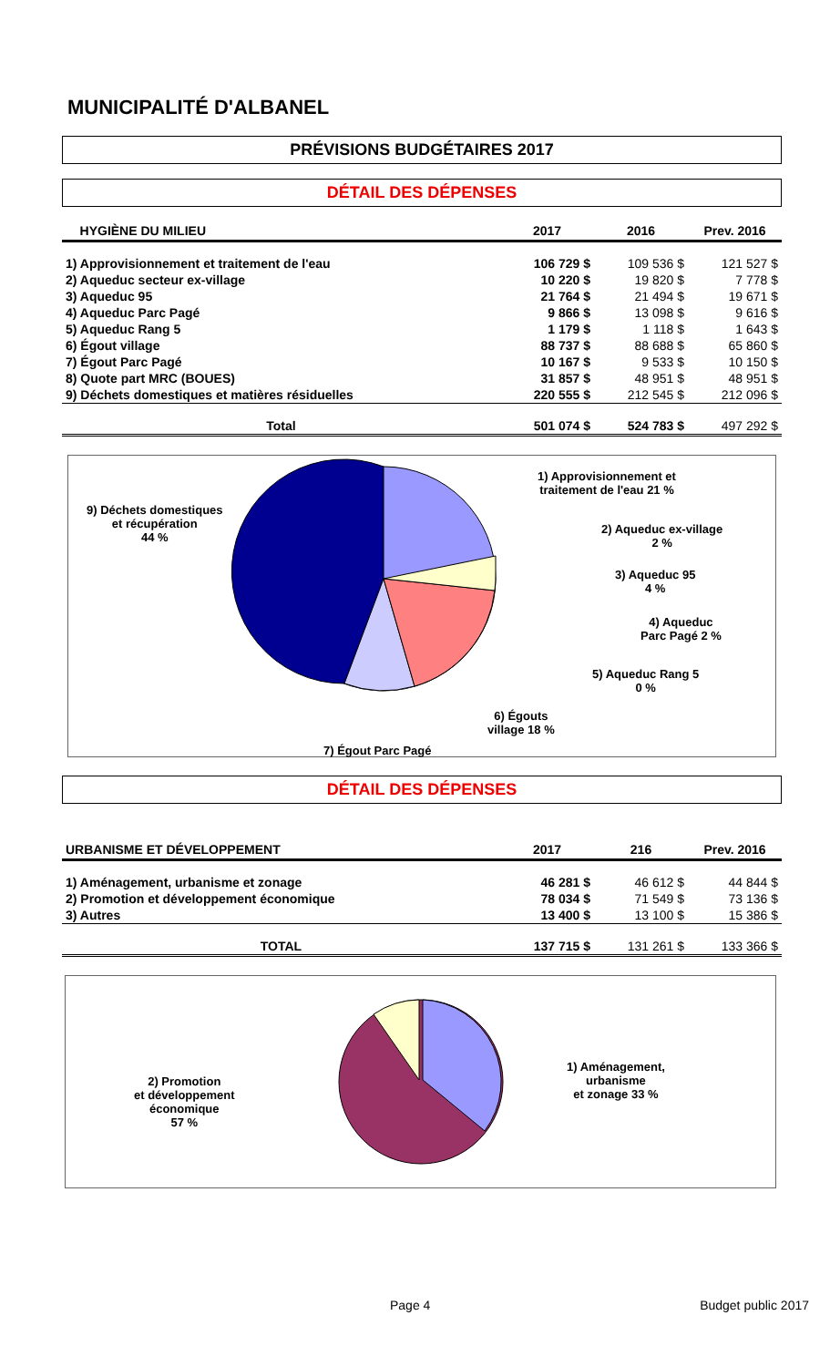MUNICIPALITÉ D'ALBANEL
PRÉVISIONS BUDGÉTAIRES 2017
DÉTAIL DES DÉPENSES
| HYGIÈNE DU MILIEU | 2017 | 2016 | Prev. 2016 |
| --- | --- | --- | --- |
| 1) Approvisionnement et traitement de l'eau | 106 729 $ | 109 536 $ | 121 527 $ |
| 2) Aqueduc secteur ex-village | 10 220 $ | 19 820 $ | 7 778 $ |
| 3) Aqueduc 95 | 21 764 $ | 21 494 $ | 19 671 $ |
| 4) Aqueduc Parc Pagé | 9 866 $ | 13 098 $ | 9 616 $ |
| 5) Aqueduc Rang 5 | 1 179 $ | 1 118 $ | 1 643 $ |
| 6) Égout village | 88 737 $ | 88 688 $ | 65 860 $ |
| 7) Égout Parc Pagé | 10 167 $ | 9 533 $ | 10 150 $ |
| 8) Quote part MRC (BOUES) | 31 857 $ | 48 951 $ | 48 951 $ |
| 9) Déchets domestiques et matières résiduelles | 220 555 $ | 212 545 $ | 212 096 $ |
| Total | 501 074 $ | 524 783 $ | 497 292 $ |
1) Approvisionnement et
traitement de l'eau 21 %
2) Aqueduc ex-village
2 %
3) Aqueduc 95
4 %
4) Aqueduc
Parc Pagé 2 %
5) Aqueduc Rang 5
0 %
6) Égouts
village 18 %
7) Égout Parc Pagé
9) Déchets domestiques
et récupération
44 %
DÉTAIL DES DÉPENSES
| URBANISME ET DÉVELOPPEMENT | 2017 | 216 | Prev. 2016 |
| --- | --- | --- | --- |
| 1) Aménagement, urbanisme et zonage | 46 281 $ | 46 612 $ | 44 844 $ |
| 2) Promotion et développement économique | 78 034 $ | 71 549 $ | 73 136 $ |
| 3) Autres | 13 400 $ | 13 100 $ | 15 386 $ |
| TOTAL | 137 715 $ | 131 261 $ | 133 366 $ |
1) Aménagement,
urbanisme
et zonage 33 %
2) Promotion
et développement
économique
57 %
Page 4 Budget public 2017